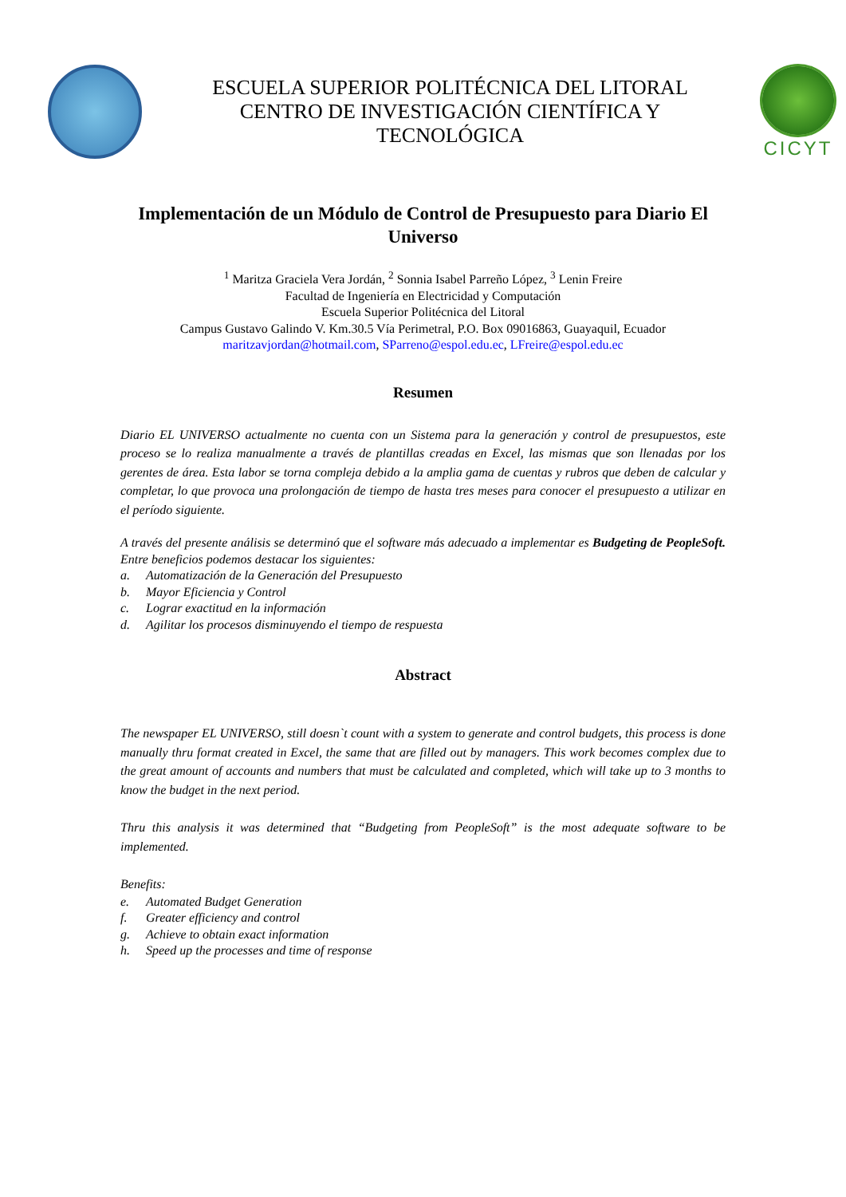ESCUELA SUPERIOR POLITÉCNICA DEL LITORAL
CENTRO DE INVESTIGACIÓN CIENTÍFICA Y
TECNOLÓGICA
CICYT
Implementación de un Módulo de Control de Presupuesto para Diario El Universo
<sup>1</sup> Maritza Graciela Vera Jordán, <sup>2</sup> Sonnia Isabel Parreño López, <sup>3</sup> Lenin Freire
Facultad de Ingeniería en Electricidad y Computación
Escuela Superior Politécnica del Litoral
Campus Gustavo Galindo V. Km.30.5 Vía Perimetral, P.O. Box 09016863, Guayaquil, Ecuador
maritzavjordan@hotmail.com, SParreno@espol.edu.ec, LFreire@espol.edu.ec
Resumen
Diario EL UNIVERSO actualmente no cuenta con un Sistema para la generación y control de presupuestos, este proceso se lo realiza manualmente a través de plantillas creadas en Excel, las mismas que son llenadas por los gerentes de área. Esta labor se torna compleja debido a la amplia gama de cuentas y rubros que deben de calcular y completar, lo que provoca una prolongación de tiempo de hasta tres meses para conocer el presupuesto a utilizar en el período siguiente.
A través del presente análisis se determinó que el software más adecuado a implementar es Budgeting de PeopleSoft. Entre beneficios podemos destacar los siguientes:
a. Automatización de la Generación del Presupuesto
b. Mayor Eficiencia y Control
c. Lograr exactitud en la información
d. Agilitar los procesos disminuyendo el tiempo de respuesta
Abstract
The newspaper EL UNIVERSO, still doesn`t count with a system to generate and control budgets, this process is done manually thru format created in Excel, the same that are filled out by managers. This work becomes complex due to the great amount of accounts and numbers that must be calculated and completed, which will take up to 3 months to know the budget in the next period.
Thru this analysis it was determined that “Budgeting from PeopleSoft” is the most adequate software to be implemented.
Benefits:
e. Automated Budget Generation
f. Greater efficiency and control
g. Achieve to obtain exact information
h. Speed up the processes and time of response